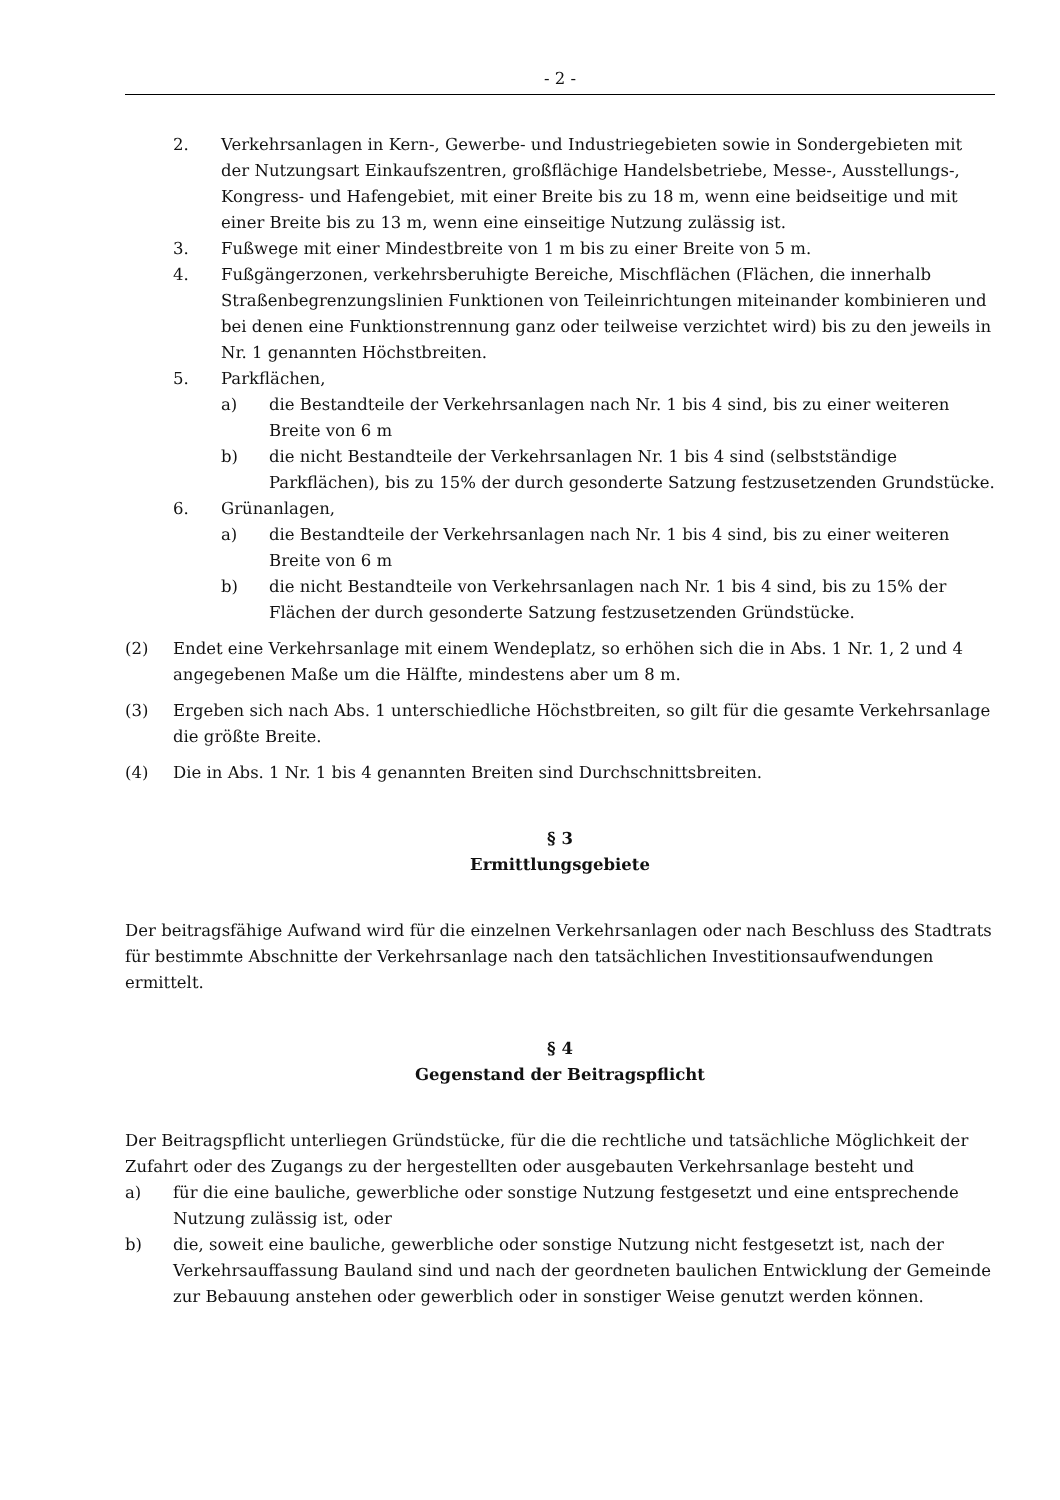- 2 -
2. Verkehrsanlagen in Kern-, Gewerbe- und Industriegebieten sowie in Sondergebieten mit der Nutzungsart Einkaufszentren, großflächige Handelsbetriebe, Messe-, Ausstellungs-, Kongress- und Hafengebiet, mit einer Breite bis zu 18 m, wenn eine beidseitige und mit einer Breite bis zu 13 m, wenn eine einseitige Nutzung zulässig ist.
3. Fußwege mit einer Mindestbreite von 1 m bis zu einer Breite von 5 m.
4. Fußgängerzonen, verkehrsberuhigte Bereiche, Mischflächen (Flächen, die innerhalb Straßenbegrenzungslinien Funktionen von Teileinrichtungen miteinander kombinieren und bei denen eine Funktionstrennung ganz oder teilweise verzichtet wird) bis zu den jeweils in Nr. 1 genannten Höchstbreiten.
5. Parkflächen,
a) die Bestandteile der Verkehrsanlagen nach Nr. 1 bis 4 sind, bis zu einer weiteren Breite von 6 m
b) die nicht Bestandteile der Verkehrsanlagen Nr. 1 bis 4 sind (selbstständige Parkflächen), bis zu 15% der durch gesonderte Satzung festzusetzenden Grundstücke.
6. Grünanlagen,
a) die Bestandteile der Verkehrsanlagen nach Nr. 1 bis 4 sind, bis zu einer weiteren Breite von 6 m
b) die nicht Bestandteile von Verkehrsanlagen nach Nr. 1 bis 4 sind, bis zu 15% der Flächen der durch gesonderte Satzung festzusetzenden Gründstücke.
(2) Endet eine Verkehrsanlage mit einem Wendeplatz, so erhöhen sich die in Abs. 1 Nr. 1, 2 und 4 angegebenen Maße um die Hälfte, mindestens aber um 8 m.
(3) Ergeben sich nach Abs. 1 unterschiedliche Höchstbreiten, so gilt für die gesamte Verkehrsanlage die größte Breite.
(4) Die in Abs. 1 Nr. 1 bis 4 genannten Breiten sind Durchschnittsbreiten.
§ 3
Ermittlungsgebiete
Der beitragsfähige Aufwand wird für die einzelnen Verkehrsanlagen oder nach Beschluss des Stadtrats für bestimmte Abschnitte der Verkehrsanlage nach den tatsächlichen Investitionsaufwendungen ermittelt.
§ 4
Gegenstand der Beitragspflicht
Der Beitragspflicht unterliegen Gründstücke, für die die rechtliche und tatsächliche Möglichkeit der Zufahrt oder des Zugangs zu der hergestellten oder ausgebauten Verkehrsanlage besteht und
a) für die eine bauliche, gewerbliche oder sonstige Nutzung festgesetzt und eine entsprechende Nutzung zulässig ist, oder
b) die, soweit eine bauliche, gewerbliche oder sonstige Nutzung nicht festgesetzt ist, nach der Verkehrsauffassung Bauland sind und nach der geordneten baulichen Entwicklung der Gemeinde zur Bebauung anstehen oder gewerblich oder in sonstiger Weise genutzt werden können.